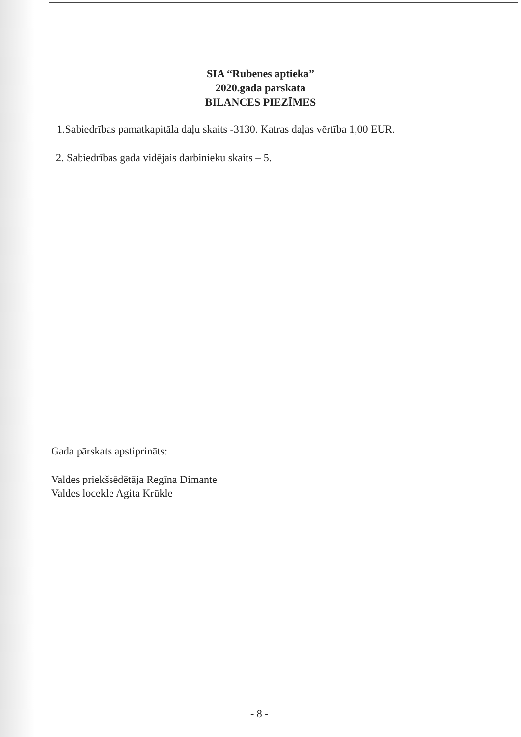SIA “Rubenes aptieka”
2020.gada pārskata
BILANCES PIEZĪMES
1.Sabiedrības pamatkapitāla daļu skaits -3130. Katras daļas vērtība 1,00 EUR.
2. Sabiedrības gada vidējais darbinieku skaits – 5.
Gada pārskats apstiprināts:
Valdes priekšsēdētāja Regīna Dimante
Valdes locekle Agita Krūkle
- 8 -